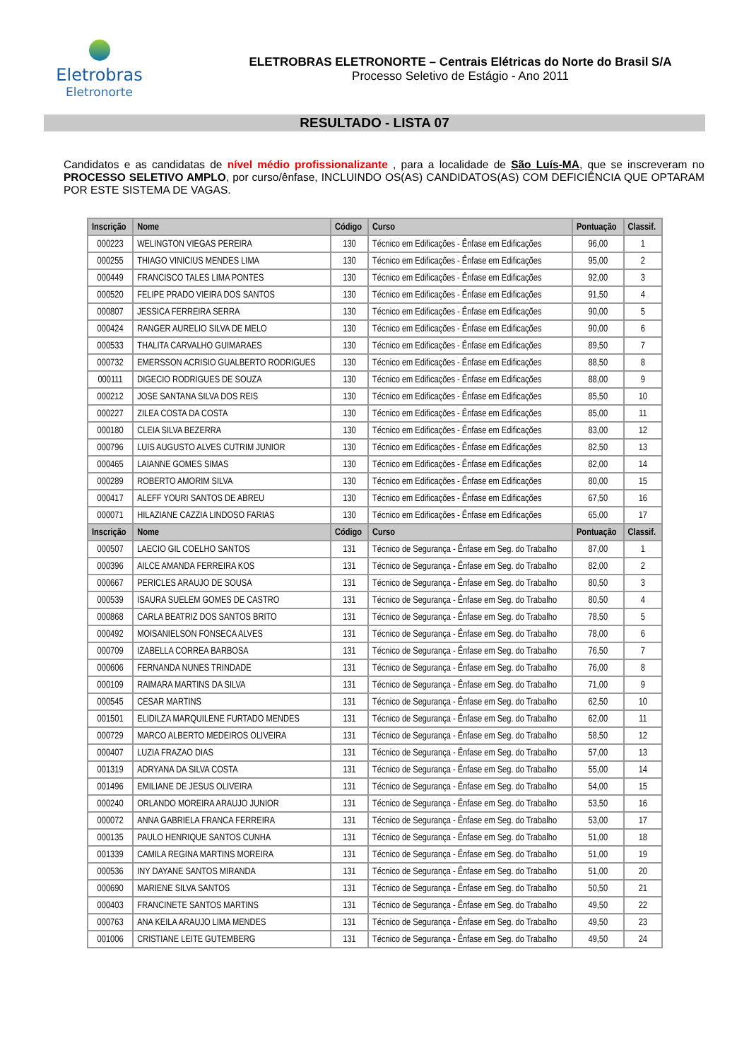Eletrobras
Eletronorte
ELETROBRAS ELETRONORTE – Centrais Elétricas do Norte do Brasil S/A
Processo Seletivo de Estágio - Ano 2011
RESULTADO - LISTA 07
Candidatos e as candidatas de nível médio profissionalizante , para a localidade de São Luís-MA, que se inscreveram no PROCESSO SELETIVO AMPLO, por curso/ênfase, INCLUINDO OS(AS) CANDIDATOS(AS) COM DEFICIÊNCIA QUE OPTARAM POR ESTE SISTEMA DE VAGAS.
| Inscrição | Nome | Código | Curso | Pontuação | Classif. |
| --- | --- | --- | --- | --- | --- |
| 000223 | WELINGTON VIEGAS PEREIRA | 130 | Técnico em Edificações - Ênfase em Edificações | 96,00 | 1 |
| 000255 | THIAGO VINICIUS MENDES LIMA | 130 | Técnico em Edificações - Ênfase em Edificações | 95,00 | 2 |
| 000449 | FRANCISCO TALES LIMA PONTES | 130 | Técnico em Edificações - Ênfase em Edificações | 92,00 | 3 |
| 000520 | FELIPE PRADO VIEIRA DOS SANTOS | 130 | Técnico em Edificações - Ênfase em Edificações | 91,50 | 4 |
| 000807 | JESSICA FERREIRA SERRA | 130 | Técnico em Edificações - Ênfase em Edificações | 90,00 | 5 |
| 000424 | RANGER AURELIO SILVA DE MELO | 130 | Técnico em Edificações - Ênfase em Edificações | 90,00 | 6 |
| 000533 | THALITA CARVALHO GUIMARAES | 130 | Técnico em Edificações - Ênfase em Edificações | 89,50 | 7 |
| 000732 | EMERSSON ACRISIO GUALBERTO RODRIGUES | 130 | Técnico em Edificações - Ênfase em Edificações | 88,50 | 8 |
| 000111 | DIGECIO RODRIGUES DE SOUZA | 130 | Técnico em Edificações - Ênfase em Edificações | 88,00 | 9 |
| 000212 | JOSE SANTANA SILVA DOS REIS | 130 | Técnico em Edificações - Ênfase em Edificações | 85,50 | 10 |
| 000227 | ZILEA COSTA DA COSTA | 130 | Técnico em Edificações - Ênfase em Edificações | 85,00 | 11 |
| 000180 | CLEIA SILVA BEZERRA | 130 | Técnico em Edificações - Ênfase em Edificações | 83,00 | 12 |
| 000796 | LUIS AUGUSTO ALVES CUTRIM JUNIOR | 130 | Técnico em Edificações - Ênfase em Edificações | 82,50 | 13 |
| 000465 | LAIANNE GOMES SIMAS | 130 | Técnico em Edificações - Ênfase em Edificações | 82,00 | 14 |
| 000289 | ROBERTO AMORIM SILVA | 130 | Técnico em Edificações - Ênfase em Edificações | 80,00 | 15 |
| 000417 | ALEFF YOURI SANTOS DE ABREU | 130 | Técnico em Edificações - Ênfase em Edificações | 67,50 | 16 |
| 000071 | HILAZIANE CAZZIA LINDOSO FARIAS | 130 | Técnico em Edificações - Ênfase em Edificações | 65,00 | 17 |
| Inscrição | Nome | Código | Curso | Pontuação | Classif. |
| 000507 | LAECIO GIL COELHO SANTOS | 131 | Técnico de Segurança - Ênfase em Seg. do Trabalho | 87,00 | 1 |
| 000396 | AILCE AMANDA FERREIRA KOS | 131 | Técnico de Segurança - Ênfase em Seg. do Trabalho | 82,00 | 2 |
| 000667 | PERICLES ARAUJO DE SOUSA | 131 | Técnico de Segurança - Ênfase em Seg. do Trabalho | 80,50 | 3 |
| 000539 | ISAURA SUELEM GOMES DE CASTRO | 131 | Técnico de Segurança - Ênfase em Seg. do Trabalho | 80,50 | 4 |
| 000868 | CARLA BEATRIZ DOS SANTOS BRITO | 131 | Técnico de Segurança - Ênfase em Seg. do Trabalho | 78,50 | 5 |
| 000492 | MOISANIELSON FONSECA ALVES | 131 | Técnico de Segurança - Ênfase em Seg. do Trabalho | 78,00 | 6 |
| 000709 | IZABELLA CORREA BARBOSA | 131 | Técnico de Segurança - Ênfase em Seg. do Trabalho | 76,50 | 7 |
| 000606 | FERNANDA NUNES TRINDADE | 131 | Técnico de Segurança - Ênfase em Seg. do Trabalho | 76,00 | 8 |
| 000109 | RAIMARA MARTINS DA SILVA | 131 | Técnico de Segurança - Ênfase em Seg. do Trabalho | 71,00 | 9 |
| 000545 | CESAR MARTINS | 131 | Técnico de Segurança - Ênfase em Seg. do Trabalho | 62,50 | 10 |
| 001501 | ELIDILZA MARQUILENE FURTADO MENDES | 131 | Técnico de Segurança - Ênfase em Seg. do Trabalho | 62,00 | 11 |
| 000729 | MARCO ALBERTO MEDEIROS OLIVEIRA | 131 | Técnico de Segurança - Ênfase em Seg. do Trabalho | 58,50 | 12 |
| 000407 | LUZIA FRAZAO DIAS | 131 | Técnico de Segurança - Ênfase em Seg. do Trabalho | 57,00 | 13 |
| 001319 | ADRYANA DA SILVA COSTA | 131 | Técnico de Segurança - Ênfase em Seg. do Trabalho | 55,00 | 14 |
| 001496 | EMILIANE DE JESUS OLIVEIRA | 131 | Técnico de Segurança - Ênfase em Seg. do Trabalho | 54,00 | 15 |
| 000240 | ORLANDO MOREIRA ARAUJO JUNIOR | 131 | Técnico de Segurança - Ênfase em Seg. do Trabalho | 53,50 | 16 |
| 000072 | ANNA GABRIELA FRANCA FERREIRA | 131 | Técnico de Segurança - Ênfase em Seg. do Trabalho | 53,00 | 17 |
| 000135 | PAULO HENRIQUE SANTOS CUNHA | 131 | Técnico de Segurança - Ênfase em Seg. do Trabalho | 51,00 | 18 |
| 001339 | CAMILA REGINA MARTINS MOREIRA | 131 | Técnico de Segurança - Ênfase em Seg. do Trabalho | 51,00 | 19 |
| 000536 | INY DAYANE SANTOS MIRANDA | 131 | Técnico de Segurança - Ênfase em Seg. do Trabalho | 51,00 | 20 |
| 000690 | MARIENE SILVA SANTOS | 131 | Técnico de Segurança - Ênfase em Seg. do Trabalho | 50,50 | 21 |
| 000403 | FRANCINETE SANTOS MARTINS | 131 | Técnico de Segurança - Ênfase em Seg. do Trabalho | 49,50 | 22 |
| 000763 | ANA KEILA ARAUJO LIMA MENDES | 131 | Técnico de Segurança - Ênfase em Seg. do Trabalho | 49,50 | 23 |
| 001006 | CRISTIANE LEITE GUTEMBERG | 131 | Técnico de Segurança - Ênfase em Seg. do Trabalho | 49,50 | 24 |